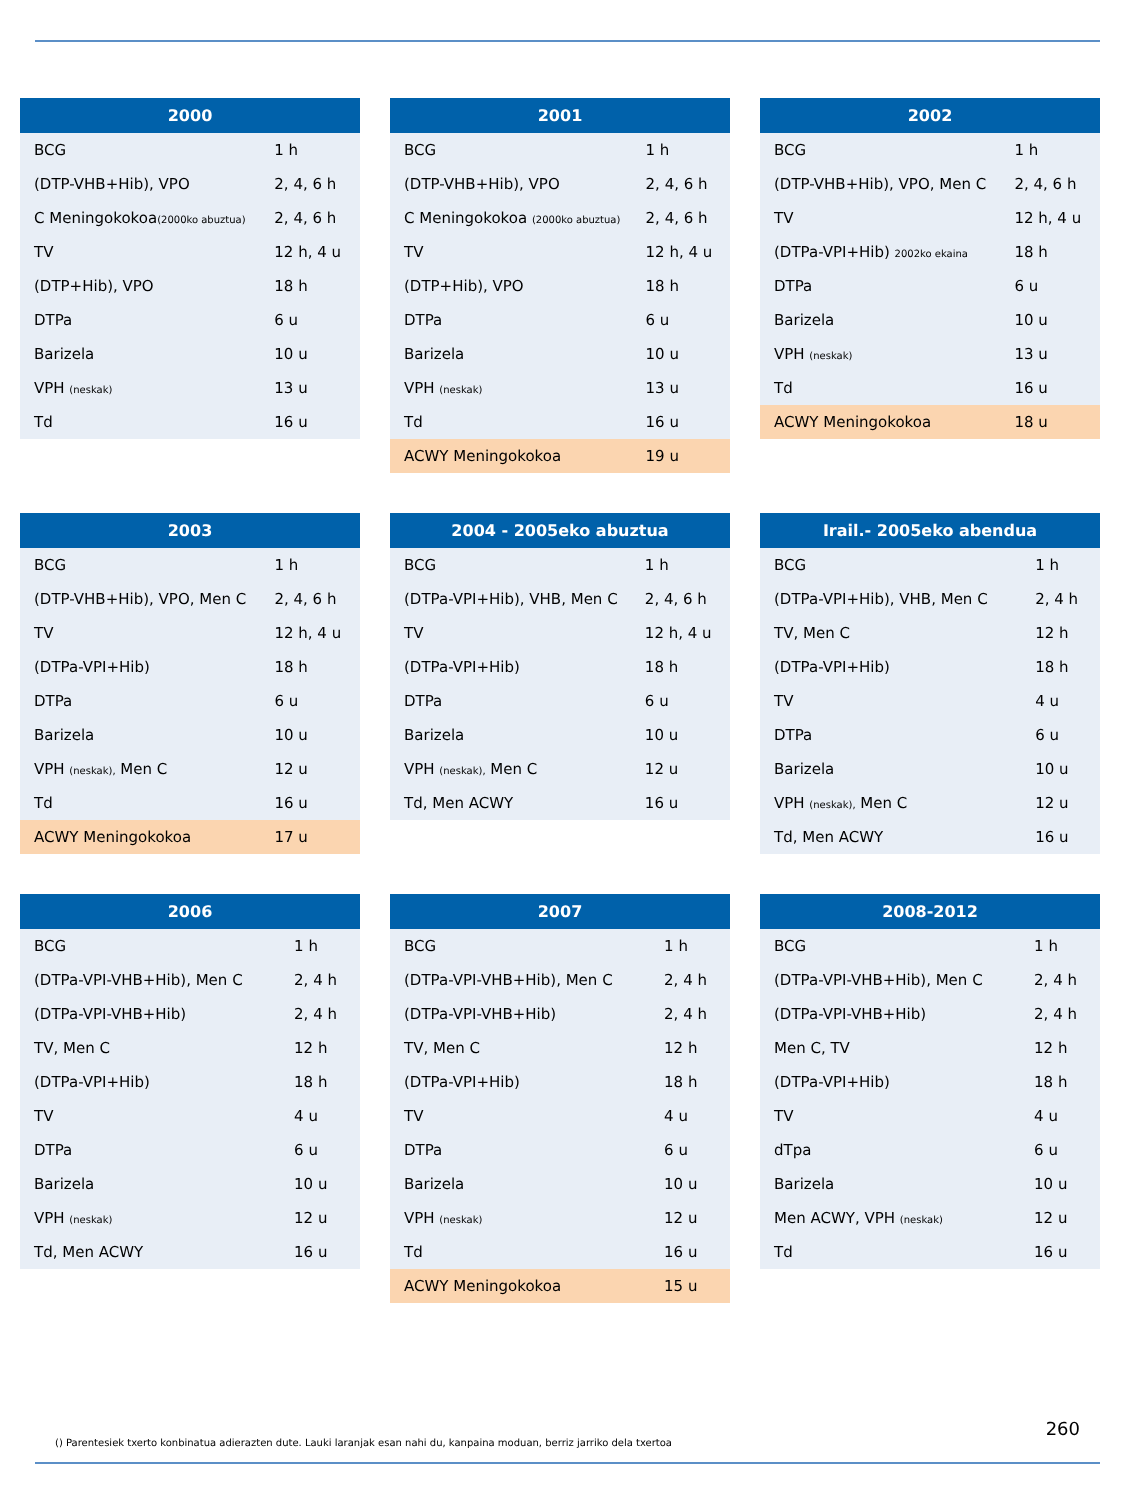| 2000 | |
| --- | --- |
| BCG | 1 h |
| (DTP-VHB+Hib), VPO | 2, 4, 6 h |
| C Meningokokoa (2000ko abuztua) | 2, 4, 6 h |
| TV | 12 h, 4 u |
| (DTP+Hib), VPO | 18 h |
| DTPa | 6 u |
| Barizela | 10 u |
| VPH (neskak) | 13 u |
| Td | 16 u |
| 2001 | |
| --- | --- |
| BCG | 1 h |
| (DTP-VHB+Hib), VPO | 2, 4, 6 h |
| C Meningokokoa (2000ko abuztua) | 2, 4, 6 h |
| TV | 12 h, 4 u |
| (DTP+Hib), VPO | 18 h |
| DTPa | 6 u |
| Barizela | 10 u |
| VPH (neskak) | 13 u |
| Td | 16 u |
| ACWY Meningokokoa | 19 u |
| 2002 | |
| --- | --- |
| BCG | 1 h |
| (DTP-VHB+Hib), VPO, Men C | 2, 4, 6 h |
| TV | 12 h, 4 u |
| (DTPa-VPI+Hib) 2002ko ekaina | 18 h |
| DTPa | 6 u |
| Barizela | 10 u |
| VPH (neskak) | 13 u |
| Td | 16 u |
| ACWY Meningokokoa | 18 u |
| 2003 | |
| --- | --- |
| BCG | 1 h |
| (DTP-VHB+Hib), VPO, Men C | 2, 4, 6 h |
| TV | 12 h, 4 u |
| (DTPa-VPI+Hib) | 18 h |
| DTPa | 6 u |
| Barizela | 10 u |
| VPH (neskak), Men C | 12 u |
| Td | 16 u |
| ACWY Meningokokoa | 17 u |
| 2004 - 2005eko abuztua | |
| --- | --- |
| BCG | 1 h |
| (DTPa-VPI+Hib), VHB, Men C | 2, 4, 6 h |
| TV | 12 h, 4 u |
| (DTPa-VPI+Hib) | 18 h |
| DTPa | 6 u |
| Barizela | 10 u |
| VPH (neskak), Men C | 12 u |
| Td, Men ACWY | 16 u |
| Irail.- 2005eko abendua | |
| --- | --- |
| BCG | 1 h |
| (DTPa-VPI+Hib), VHB, Men C | 2, 4 h |
| TV, Men C | 12 h |
| (DTPa-VPI+Hib) | 18 h |
| TV | 4 u |
| DTPa | 6 u |
| Barizela | 10 u |
| VPH (neskak), Men C | 12 u |
| Td, Men ACWY | 16 u |
| 2006 | |
| --- | --- |
| BCG | 1 h |
| (DTPa-VPI-VHB+Hib), Men C | 2, 4 h |
| (DTPa-VPI-VHB+Hib) | 2, 4 h |
| TV, Men C | 12 h |
| (DTPa-VPI+Hib) | 18 h |
| TV | 4 u |
| DTPa | 6 u |
| Barizela | 10 u |
| VPH (neskak) | 12 u |
| Td, Men ACWY | 16 u |
| 2007 | |
| --- | --- |
| BCG | 1 h |
| (DTPa-VPI-VHB+Hib), Men C | 2, 4 h |
| (DTPa-VPI-VHB+Hib) | 2, 4 h |
| TV, Men C | 12 h |
| (DTPa-VPI+Hib) | 18 h |
| TV | 4 u |
| DTPa | 6 u |
| Barizela | 10 u |
| VPH (neskak) | 12 u |
| Td | 16 u |
| ACWY Meningokokoa | 15 u |
| 2008-2012 | |
| --- | --- |
| BCG | 1 h |
| (DTPa-VPI-VHB+Hib), Men C | 2, 4 h |
| (DTPa-VPI-VHB+Hib) | 2, 4 h |
| Men C, TV | 12 h |
| (DTPa-VPI+Hib) | 18 h |
| TV | 4 u |
| dTpa | 6 u |
| Barizela | 10 u |
| Men ACWY, VPH (neskak) | 12 u |
| Td | 16 u |
260
() Parentesiek txerto konbinatua adierazten dute. Lauki laranjak esan nahi du, kanpaina moduan, berriz jarriko dela txertoa